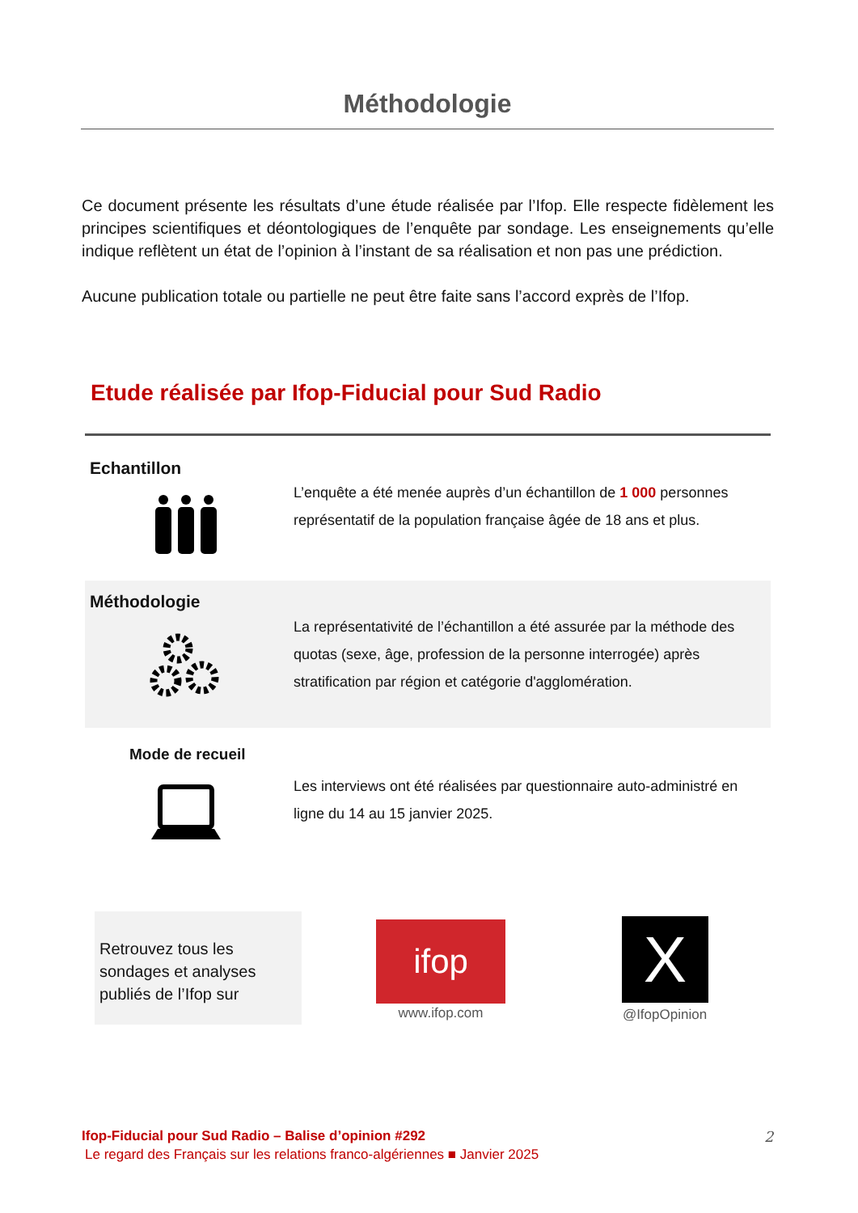Méthodologie
Ce document présente les résultats d’une étude réalisée par l’Ifop. Elle respecte fidèlement les principes scientifiques et déontologiques de l’enquête par sondage. Les enseignements qu’elle indique reflètent un état de l’opinion à l’instant de sa réalisation et non pas une prédiction.
Aucune publication totale ou partielle ne peut être faite sans l’accord exprès de l’Ifop.
Etude réalisée par Ifop-Fiducial pour Sud Radio
Echantillon
L’enquête a été menée auprès d’un échantillon de 1 000 personnes représentatif de la population française âgée de 18 ans et plus.
Méthodologie
La représentativité de l’échantillon a été assurée par la méthode des quotas (sexe, âge, profession de la personne interrogée) après stratification par région et catégorie d'agglomération.
Mode de recueil
Les interviews ont été réalisées par questionnaire auto-administré en ligne du 14 au 15 janvier 2025.
Retrouvez tous les sondages et analyses publiés de l’Ifop sur
ifop
www.ifop.com
X
@IfopOpinion
Ifop-Fiducial pour Sud Radio – Balise d’opinion #292
2
Le regard des Français sur les relations franco-algériennes ■ Janvier 2025